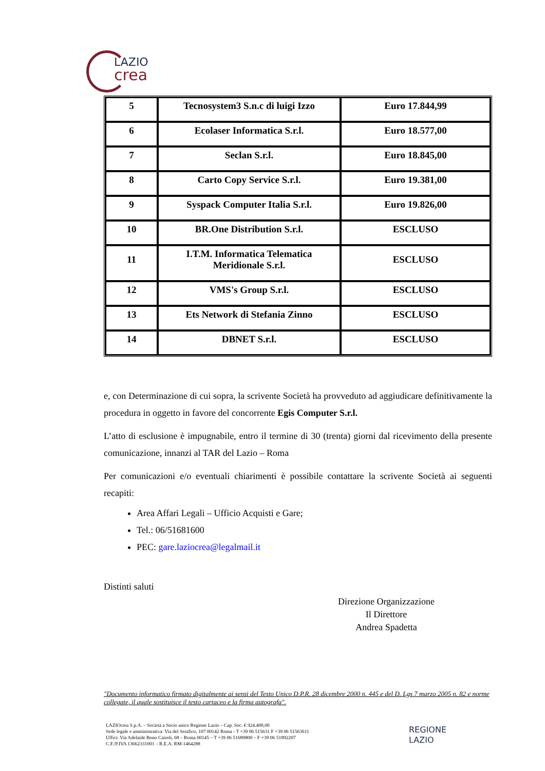LAZIO
crea
| 5 | Tecnosystem3 S.n.c di luigi Izzo | Euro 17.844,99 |
| 6 | Ecolaser Informatica S.r.l. | Euro 18.577,00 |
| 7 | Seclan S.r.l. | Euro 18.845,00 |
| 8 | Carto Copy Service S.r.l. | Euro 19.381,00 |
| 9 | Syspack Computer Italia S.r.l. | Euro 19.826,00 |
| 10 | BR.One Distribution S.r.l. | ESCLUSO |
| 11 | I.T.M. Informatica Telematica Meridionale S.r.l. | ESCLUSO |
| 12 | VMS's Group S.r.l. | ESCLUSO |
| 13 | Ets Network di Stefania Zinno | ESCLUSO |
| 14 | DBNET S.r.l. | ESCLUSO |
e, con Determinazione di cui sopra, la scrivente Società ha provveduto ad aggiudicare definitivamente la procedura in oggetto in favore del concorrente Egis Computer S.r.l.
L’atto di esclusione è impugnabile, entro il termine di 30 (trenta) giorni dal ricevimento della presente comunicazione, innanzi al TAR del Lazio – Roma
Per comunicazioni e/o eventuali chiarimenti è possibile contattare la scrivente Società ai seguenti recapiti:
Area Affari Legali – Ufficio Acquisti e Gare;
Tel.: 06/51681600
PEC: gare.laziocrea@legalmail.it
Distinti saluti
Direzione Organizzazione
Il Direttore
Andrea Spadetta
"Documento informatico firmato digitalmente ai sensi del Testo Unico D.P.R. 28 dicembre 2000 n. 445 e del D. Lgs 7 marzo 2005 n. 82 e norme collegate, il quale sostituisce il testo cartaceo e la firma autografa".
LAZIOcrea S.p.A. – Società a Socio unico Regione Lazio – Cap. Soc. € 924.400,00
Sede legale e amministrativa: Via del Serafico, 107 00142 Roma - T +39 06 515631 F +39 06 51563611
Uffici: Via Adelaide Bono Cairoli, 68 – Roma 00145 – T +39 06 51689800 – F +39 06 51892207
C.F./P.IVA 13662331001 – R.E.A. RM-1464288
REGIONE
LAZIO